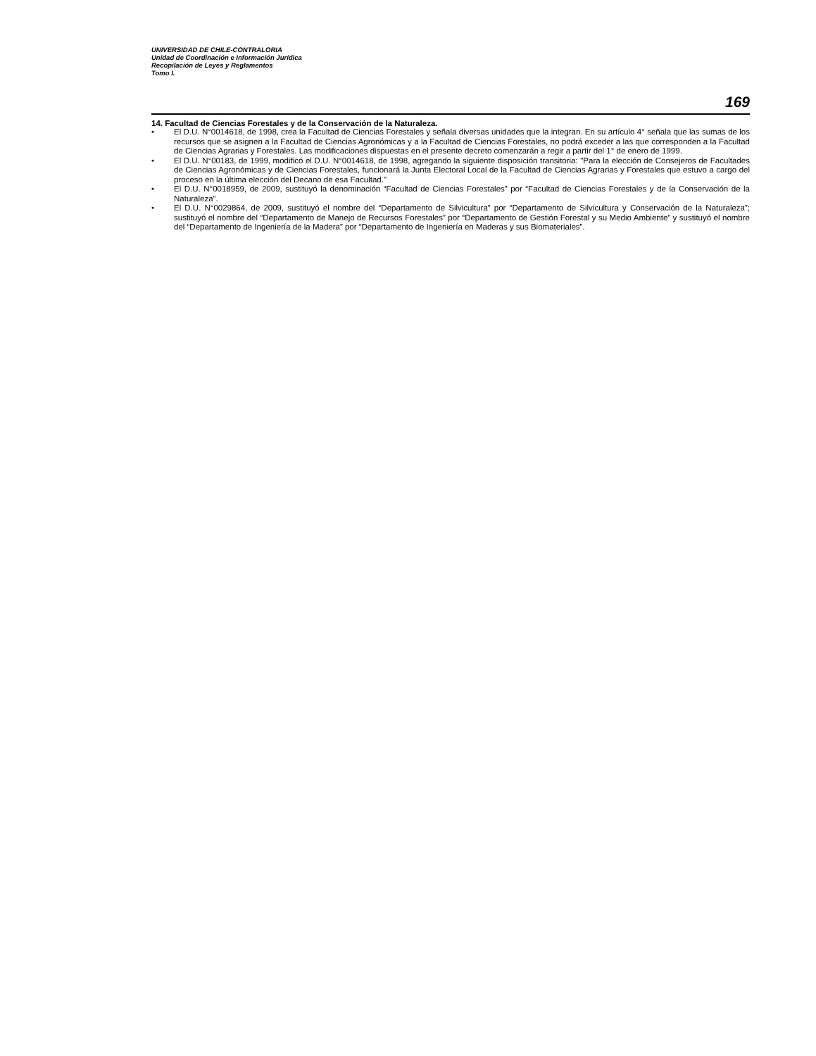UNIVERSIDAD DE CHILE-CONTRALORIA
Unidad de Coordinación e Información Jurídica
Recopilación de Leyes y Reglamentos
Tomo I.
169
14. Facultad de Ciencias Forestales y de la Conservación de la Naturaleza.
• El D.U. N°0014618, de 1998, crea la Facultad de Ciencias Forestales y señala diversas unidades que la integran. En su artículo 4° señala que las sumas de los recursos que se asignen a la Facultad de Ciencias Agronómicas y a la Facultad de Ciencias Forestales, no podrá exceder a las que corresponden a la Facultad de Ciencias Agrarias y Forestales. Las modificaciones dispuestas en el presente decreto comenzarán a regir a partir del 1° de enero de 1999.
• El D.U. N°00183, de 1999, modificó el D.U. N°0014618, de 1998, agregando la siguiente disposición transitoria: "Para la elección de Consejeros de Facultades de Ciencias Agronómicas y de Ciencias Forestales, funcionará la Junta Electoral Local de la Facultad de Ciencias Agrarias y Forestales que estuvo a cargo del proceso en la última elección del Decano de esa Facultad."
• El D.U. N°0018959, de 2009, sustituyó la denominación “Facultad de Ciencias Forestales” por “Facultad de Ciencias Forestales y de la Conservación de la Naturaleza”.
• El D.U. N°0029864, de 2009, sustituyó el nombre del “Departamento de Silvicultura” por “Departamento de Silvicultura y Conservación de la Naturaleza”; sustituyó el nombre del “Departamento de Manejo de Recursos Forestales” por “Departamento de Gestión Forestal y su Medio Ambiente” y sustituyó el nombre del “Departamento de Ingeniería de la Madera” por “Departamento de Ingeniería en Maderas y sus Biomateriales”.